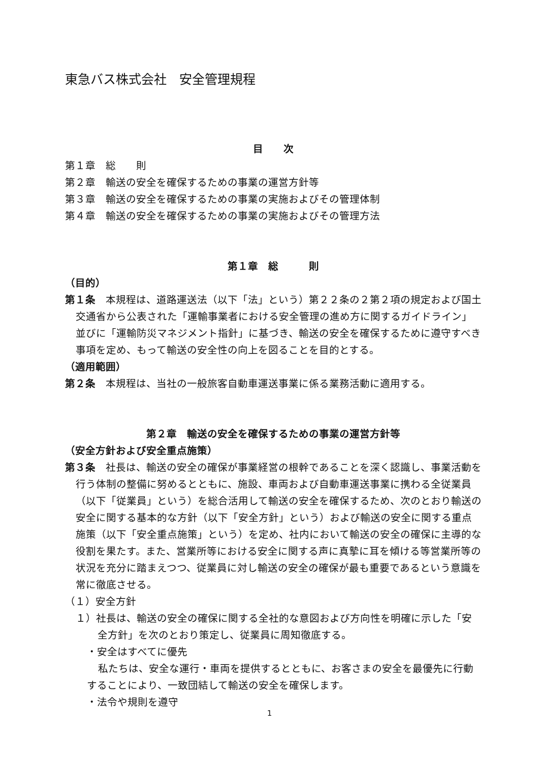東急バス株式会社　安全管理規程
目　　次
第１章　総　　則
第２章　輸送の安全を確保するための事業の運営方針等
第３章　輸送の安全を確保するための事業の実施およびその管理体制
第４章　輸送の安全を確保するための事業の実施およびその管理方法
第１章　総　　　則
（目的）
第１条　本規程は、道路運送法（以下「法」という）第２２条の２第２項の規定および国土交通省から公表された「運輸事業者における安全管理の進め方に関するガイドライン」並びに「運輸防災マネジメント指針」に基づき、輸送の安全を確保するために遵守すべき事項を定め、もって輸送の安全性の向上を図ることを目的とする。
（適用範囲）
第２条　本規程は、当社の一般旅客自動車運送事業に係る業務活動に適用する。
第２章　輸送の安全を確保するための事業の運営方針等
（安全方針および安全重点施策）
第３条　社長は、輸送の安全の確保が事業経営の根幹であることを深く認識し、事業活動を行う体制の整備に努めるとともに、施設、車両および自動車運送事業に携わる全従業員（以下「従業員」という）を総合活用して輸送の安全を確保するため、次のとおり輸送の安全に関する基本的な方針（以下「安全方針」という）および輸送の安全に関する重点施策（以下「安全重点施策」という）を定め、社内において輸送の安全の確保に主導的な役割を果たす。また、営業所等における安全に関する声に真摯に耳を傾ける等営業所等の状況を充分に踏まえつつ、従業員に対し輸送の安全の確保が最も重要であるという意識を常に徹底させる。
（１）安全方針
１）社長は、輸送の安全の確保に関する全社的な意図および方向性を明確に示した「安全方針」を次のとおり策定し、従業員に周知徹底する。
・安全はすべてに優先
私たちは、安全な運行・車両を提供するとともに、お客さまの安全を最優先に行動することにより、一致団結して輸送の安全を確保します。
・法令や規則を遵守
1